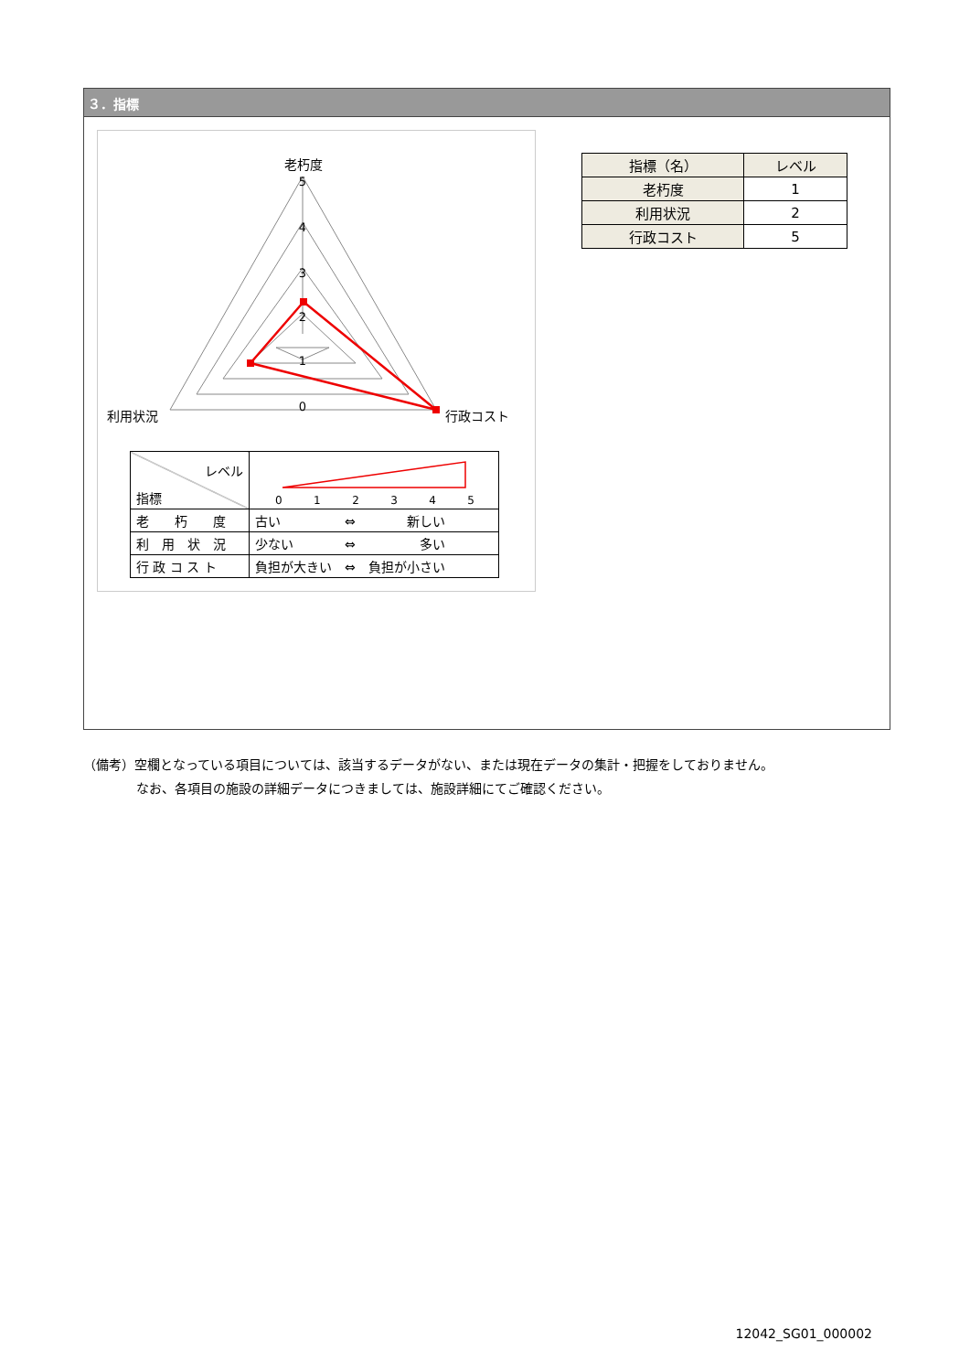３．指標
5
4
3
2
1
0
老朽度
利用状況
行政コスト
| レベル 指標 | 0 1 2 3 4 5 |
| 老 朽 度 | 古い ⇔ 新しい |
| 利 用 状 況 | 少ない ⇔ 多い |
| 行 政 コ ス ト | 負担が大きい ⇔ 負担が小さい |
| 指標（名） | レベル |
| --- | --- |
| 老朽度 | 1 |
| 利用状況 | 2 |
| 行政コスト | 5 |
（備考）空欄となっている項目については、該当するデータがない、または現在データの集計・把握をしておりません。
なお、各項目の施設の詳細データにつきましては、施設詳細にてご確認ください。
12042_SG01_000002